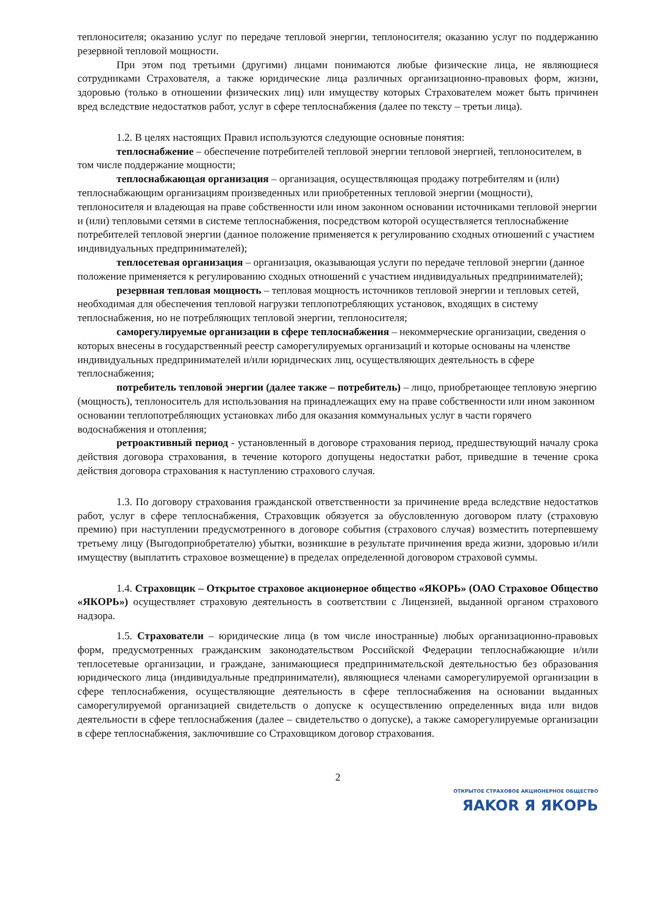теплоносителя; оказанию услуг по передаче тепловой энергии, теплоносителя; оказанию услуг по поддержанию резервной тепловой мощности.
При этом под третьими (другими) лицами понимаются любые физические лица, не являющиеся сотрудниками Страхователя, а также юридические лица различных организационно-правовых форм, жизни, здоровью (только в отношении физических лиц) или имуществу которых Страхователем может быть причинен вред вследствие недостатков работ, услуг в сфере теплоснабжения (далее по тексту – третьи лица).
1.2. В целях настоящих Правил используются следующие основные понятия:
теплоснабжение – обеспечение потребителей тепловой энергии тепловой энергией, теплоносителем, в том числе поддержание мощности;
теплоснабжающая организация – организация, осуществляющая продажу потребителям и (или) теплоснабжающим организациям произведенных или приобретенных тепловой энергии (мощности), теплоносителя и владеющая на праве собственности или ином законном основании источниками тепловой энергии и (или) тепловыми сетями в системе теплоснабжения, посредством которой осуществляется теплоснабжение потребителей тепловой энергии (данное положение применяется к регулированию сходных отношений с участием индивидуальных предпринимателей);
теплосетевая организация – организация, оказывающая услуги по передаче тепловой энергии (данное положение применяется к регулированию сходных отношений с участием индивидуальных предпринимателей);
резервная тепловая мощность – тепловая мощность источников тепловой энергии и тепловых сетей, необходимая для обеспечения тепловой нагрузки теплопотребляющих установок, входящих в систему теплоснабжения, но не потребляющих тепловой энергии, теплоносителя;
саморегулируемые организации в сфере теплоснабжения – некоммерческие организации, сведения о которых внесены в государственный реестр саморегулируемых организаций и которые основаны на членстве индивидуальных предпринимателей и/или юридических лиц, осуществляющих деятельность в сфере теплоснабжения;
потребитель тепловой энергии (далее также – потребитель) – лицо, приобретающее тепловую энергию (мощность), теплоноситель для использования на принадлежащих ему на праве собственности или ином законном основании теплопотребляющих установках либо для оказания коммунальных услуг в части горячего водоснабжения и отопления;
ретроактивный период - установленный в договоре страхования период, предшествующий началу срока действия договора страхования, в течение которого допущены недостатки работ, приведшие в течение срока действия договора страхования к наступлению страхового случая.
1.3. По договору страхования гражданской ответственности за причинение вреда вследствие недостатков работ, услуг в сфере теплоснабжения, Страховщик обязуется за обусловленную договором плату (страховую премию) при наступлении предусмотренного в договоре события (страхового случая) возместить потерпевшему третьему лицу (Выгодоприобретателю) убытки, возникшие в результате причинения вреда жизни, здоровью и/или имуществу (выплатить страховое возмещение) в пределах определенной договором страховой суммы.
1.4. Страховщик – Открытое страховое акционерное общество «ЯКОРЬ» (ОАО Страховое Общество «ЯКОРЬ») осуществляет страховую деятельность в соответствии с Лицензией, выданной органом страхового надзора.
1.5. Страхователи – юридические лица (в том числе иностранные) любых организационно-правовых форм, предусмотренных гражданским законодательством Российской Федерации теплоснабжающие и/или теплосетевые организации, и граждане, занимающиеся предпринимательской деятельностью без образования юридического лица (индивидуальные предприниматели), являющиеся членами саморегулируемой организации в сфере теплоснабжения, осуществляющие деятельность в сфере теплоснабжения на основании выданных саморегулируемой организацией свидетельств о допуске к осуществлению определенных вида или видов деятельности в сфере теплоснабжения (далее – свидетельство о допуске), а также саморегулируемые организации в сфере теплоснабжения, заключившие со Страховщиком договор страхования.
2
ОТКРЫТОЕ СТРАХОВОЕ АКЦИОНЕРНОЕ ОБЩЕСТВО
ЯAKOR Я ЯКОРЬ